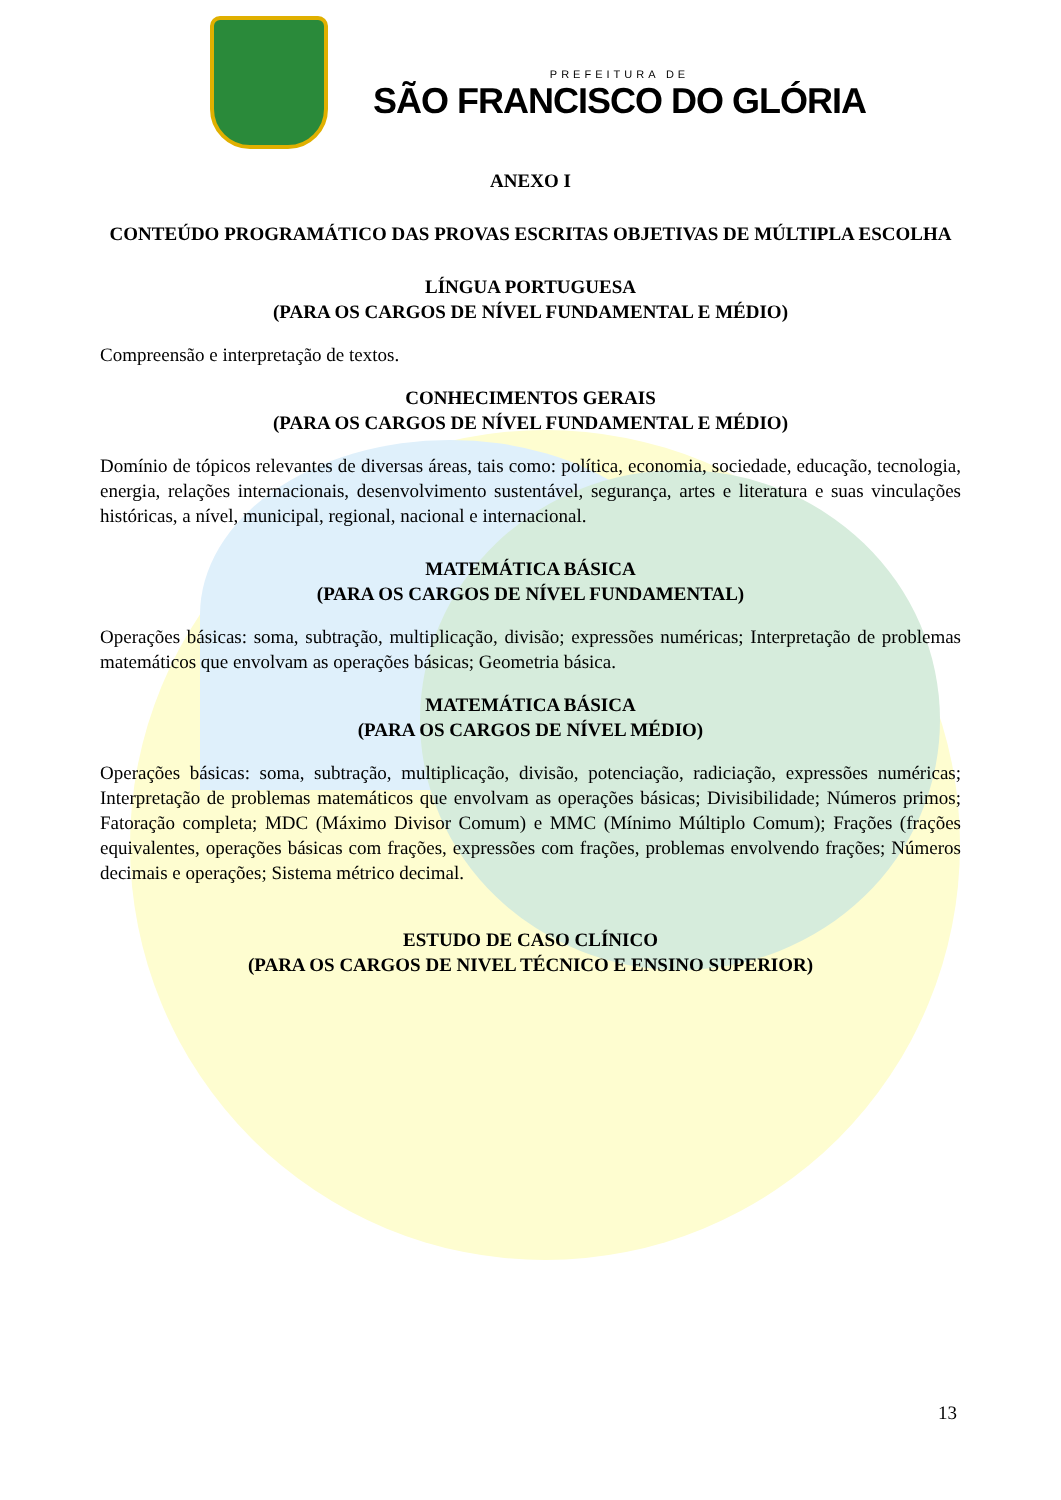PREFEITURA DE
SÃO FRANCISCO DO GLÓRIA
ANEXO I
CONTEÚDO PROGRAMÁTICO DAS PROVAS ESCRITAS OBJETIVAS DE MÚLTIPLA ESCOLHA
LÍNGUA PORTUGUESA
(PARA OS CARGOS DE NÍVEL FUNDAMENTAL E MÉDIO)
Compreensão e interpretação de textos.
CONHECIMENTOS GERAIS
(PARA OS CARGOS DE NÍVEL FUNDAMENTAL E MÉDIO)
Domínio de tópicos relevantes de diversas áreas, tais como: política, economia, sociedade, educação, tecnologia, energia, relações internacionais, desenvolvimento sustentável, segurança, artes e literatura e suas vinculações históricas, a nível, municipal, regional, nacional e internacional.
MATEMÁTICA BÁSICA
(PARA OS CARGOS DE NÍVEL FUNDAMENTAL)
Operações básicas: soma, subtração, multiplicação, divisão; expressões numéricas; Interpretação de problemas matemáticos que envolvam as operações básicas; Geometria básica.
MATEMÁTICA BÁSICA
(PARA OS CARGOS DE NÍVEL MÉDIO)
Operações básicas: soma, subtração, multiplicação, divisão, potenciação, radiciação, expressões numéricas; Interpretação de problemas matemáticos que envolvam as operações básicas; Divisibilidade; Números primos; Fatoração completa; MDC (Máximo Divisor Comum) e MMC (Mínimo Múltiplo Comum); Frações (frações equivalentes, operações básicas com frações, expressões com frações, problemas envolvendo frações; Números decimais e operações; Sistema métrico decimal.
ESTUDO DE CASO CLÍNICO
(PARA OS CARGOS DE NIVEL TÉCNICO E ENSINO SUPERIOR)
13